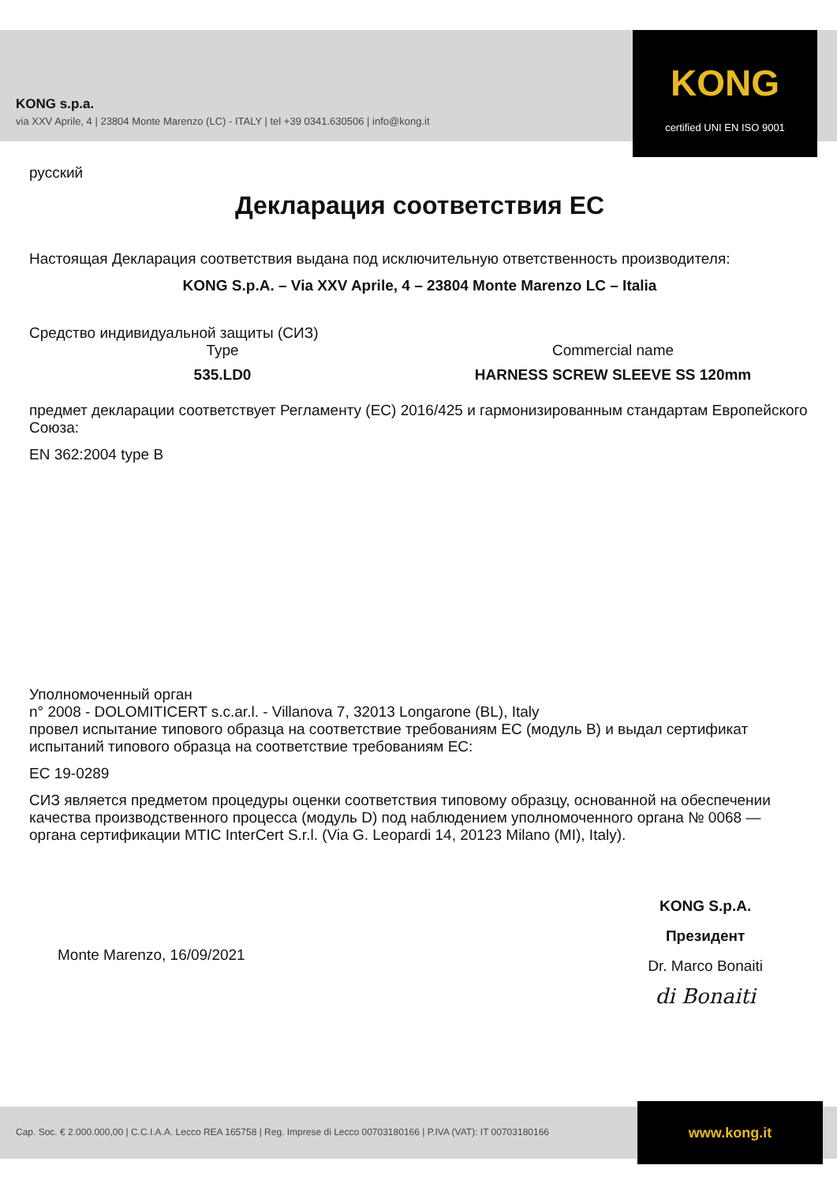KONG s.p.a.
via XXV Aprile, 4 | 23804 Monte Marenzo (LC) - ITALY | tel +39 0341.630506 | info@kong.it
KONG
certified UNI EN ISO 9001
русский
Декларация соответствия ЕС
Настоящая Декларация соответствия выдана под исключительную ответственность производителя:
KONG S.p.A. – Via XXV Aprile, 4 – 23804 Monte Marenzo LC – Italia
Средство индивидуальной защиты (СИЗ)
Type
535.LD0
Commercial name
HARNESS SCREW SLEEVE SS 120mm
предмет декларации соответствует Регламенту (ЕС) 2016/425 и гармонизированным стандартам Европейского Союза:
EN 362:2004 type B
Уполномоченный орган
n° 2008 - DOLOMITICERT s.c.ar.l. - Villanova 7, 32013 Longarone (BL), Italy
провел испытание типового образца на соответствие требованиям ЕС (модуль B) и выдал сертификат испытаний типового образца на соответствие требованиям ЕС:
EC 19-0289
СИЗ является предметом процедуры оценки соответствия типовому образцу, основанной на обеспечении качества производственного процесса (модуль D) под наблюдением уполномоченного органа № 0068 — органа сертификации MTIC InterCert S.r.l. (Via G. Leopardi 14, 20123 Milano (MI), Italy).
Monte Marenzo, 16/09/2021
KONG S.p.A.
Президент
Dr. Marco Bonaiti
di Bonaiti
Cap. Soc. € 2.000.000,00 | C.C.I.A.A. Lecco REA 165758 | Reg. Imprese di Lecco 00703180166 | P.IVA (VAT): IT 00703180166
www.kong.it